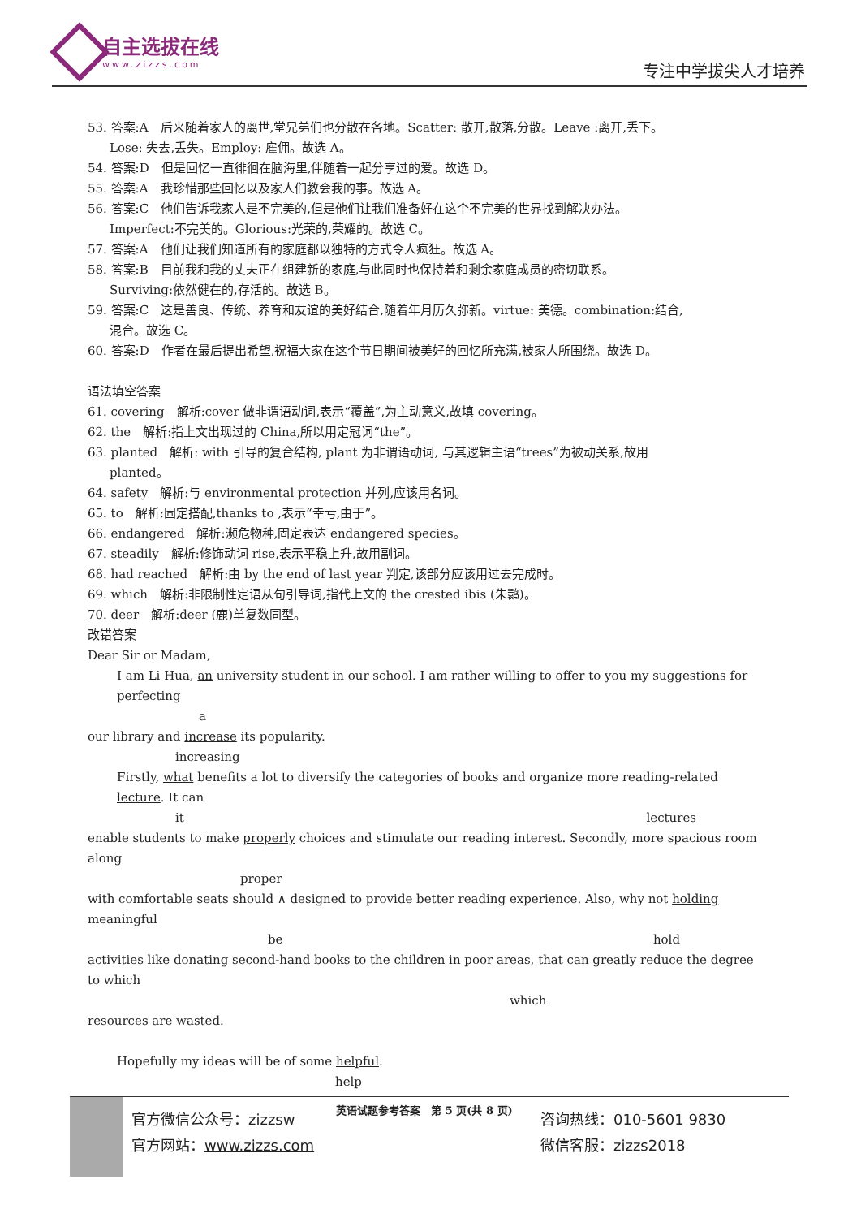自主选拔在线
www.zizzs.com
专注中学拔尖人才培养
53. 答案:A　后来随着家人的离世,堂兄弟们也分散在各地。Scatter: 散开,散落,分散。Leave :离开,丢下。
Lose: 失去,丢失。Employ: 雇佣。故选 A。
54. 答案:D　但是回忆一直徘徊在脑海里,伴随着一起分享过的爱。故选 D。
55. 答案:A　我珍惜那些回忆以及家人们教会我的事。故选 A。
56. 答案:C　他们告诉我家人是不完美的,但是他们让我们准备好在这个不完美的世界找到解决办法。
Imperfect:不完美的。Glorious:光荣的,荣耀的。故选 C。
57. 答案:A　他们让我们知道所有的家庭都以独特的方式令人疯狂。故选 A。
58. 答案:B　目前我和我的丈夫正在组建新的家庭,与此同时也保持着和剩余家庭成员的密切联系。
Surviving:依然健在的,存活的。故选 B。
59. 答案:C　这是善良、传统、养育和友谊的美好结合,随着年月历久弥新。virtue: 美德。combination:结合,
混合。故选 C。
60. 答案:D　作者在最后提出希望,祝福大家在这个节日期间被美好的回忆所充满,被家人所围绕。故选 D。
语法填空答案
61. covering　解析:cover 做非谓语动词,表示“覆盖”,为主动意义,故填 covering。
62. the　解析:指上文出现过的 China,所以用定冠词“the”。
63. planted　解析: with 引导的复合结构, plant 为非谓语动词, 与其逻辑主语“trees”为被动关系,故用
planted。
64. safety　解析:与 environmental protection 并列,应该用名词。
65. to　解析:固定搭配,thanks to ,表示“幸亏,由于”。
66. endangered　解析:濒危物种,固定表达 endangered species。
67. steadily　解析:修饰动词 rise,表示平稳上升,故用副词。
68. had reached　解析:由 by the end of last year 判定,该部分应该用过去完成时。
69. which　解析:非限制性定语从句引导词,指代上文的 the crested ibis (朱鹮)。
70. deer　解析:deer (鹿)单复数同型。
改错答案
Dear Sir or Madam,
I am Li Hua, an university student in our school. I am rather willing to offer to you my suggestions for perfecting
a
our library and increase its popularity.
increasing
Firstly, what benefits a lot to diversify the categories of books and organize more reading-related lecture. It can
it lectures
enable students to make properly choices and stimulate our reading interest. Secondly, more spacious room along
proper
with comfortable seats should ∧ designed to provide better reading experience. Also, why not holding meaningful
be hold
activities like donating second-hand books to the children in poor areas, that can greatly reduce the degree to which
which
resources are wasted.
Hopefully my ideas will be of some helpful.
help
英语试题参考答案　第 5 页(共 8 页)
官方微信公众号：zizzsw
官方网站：www.zizzs.com
咨询热线：010-5601 9830
微信客服：zizzs2018